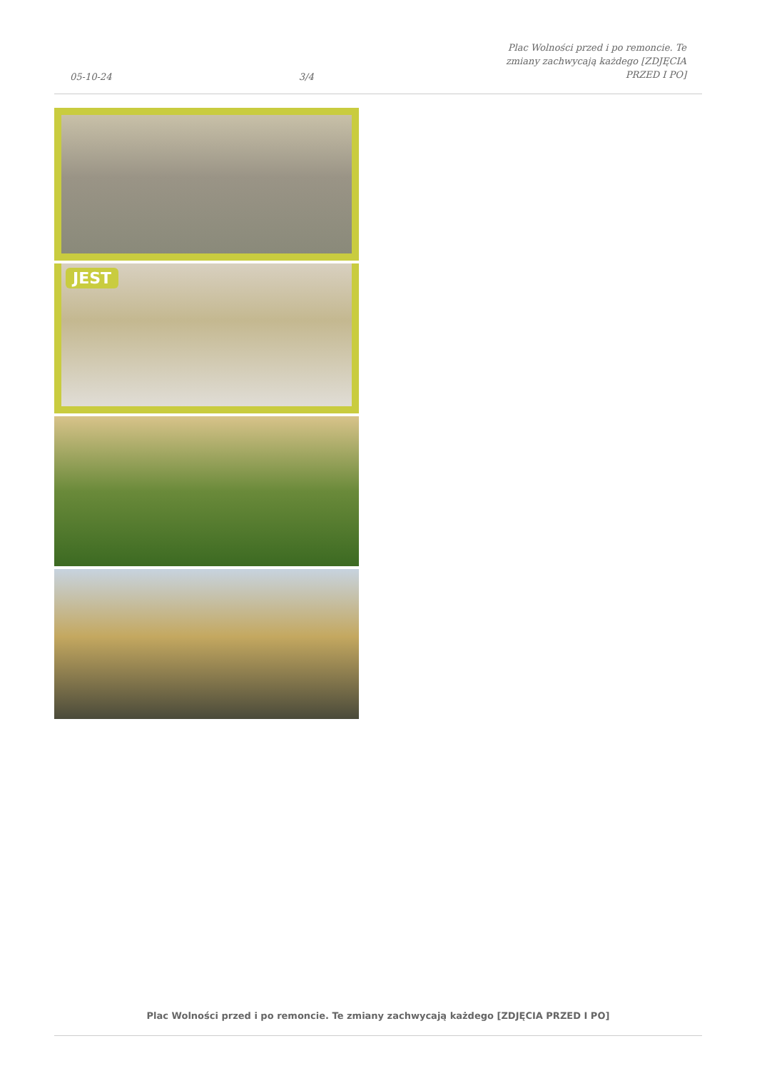05-10-24
3/4
Plac Wolności przed i po remoncie. Te zmiany zachwycają każdego [ZDJĘCIA PRZED I PO]
JEST
Plac Wolności przed i po remoncie. Te zmiany zachwycają każdego [ZDJĘCIA PRZED I PO]